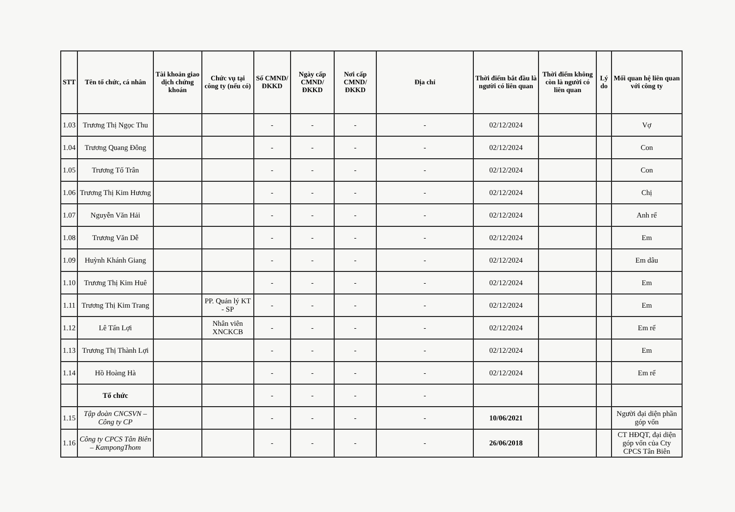| STT | Tên tổ chức, cá nhân | Tài khoản giao dịch chứng khoán | Chức vụ tại công ty (nếu có) | Số CMND/ĐKKD | Ngày cấp CMND/ĐKKD | Nơi cấp CMND/ĐKKD | Địa chỉ | Thời điểm bắt đầu là người có liên quan | Thời điểm không còn là người có liên quan | Lý do | Mối quan hệ liên quan với công ty |
| --- | --- | --- | --- | --- | --- | --- | --- | --- | --- | --- | --- |
| 1.03 | Trương Thị Ngọc Thu | | | - | - | - | - | 02/12/2024 | | | Vợ |
| 1.04 | Trương Quang Đông | | | - | - | - | - | 02/12/2024 | | | Con |
| 1.05 | Trương Tố Trân | | | - | - | - | - | 02/12/2024 | | | Con |
| 1.06 | Trương Thị Kim Hương | | | - | - | - | - | 02/12/2024 | | | Chị |
| 1.07 | Nguyễn Văn Hải | | | - | - | - | - | 02/12/2024 | | | Anh rể |
| 1.08 | Trương Văn Dễ | | | - | - | - | - | 02/12/2024 | | | Em |
| 1.09 | Huỳnh Khánh Giang | | | - | - | - | - | 02/12/2024 | | | Em dâu |
| 1.10 | Trương Thị Kim Huê | | | - | - | - | - | 02/12/2024 | | | Em |
| 1.11 | Trương Thị Kim Trang | | PP. Quản lý KT - SP | - | - | - | - | 02/12/2024 | | | Em |
| 1.12 | Lê Tấn Lợi | | Nhân viên XNCKCB | - | - | - | - | 02/12/2024 | | | Em rể |
| 1.13 | Trương Thị Thành Lợi | | | - | - | - | - | 02/12/2024 | | | Em |
| 1.14 | Hồ Hoàng Hà | | | - | - | - | - | 02/12/2024 | | | Em rể |
| | Tổ chức | | | - | - | - | - | | | | |
| 1.15 | Tập đoàn CNCSVN – Công ty CP | | | - | - | - | - | 10/06/2021 | | | Người đại diện phần góp vốn |
| 1.16 | Công ty CPCS Tân Biên – KampongThom | | | - | - | - | - | 26/06/2018 | | | CT HĐQT, đại diện góp vốn của Cty CPCS Tân Biên |